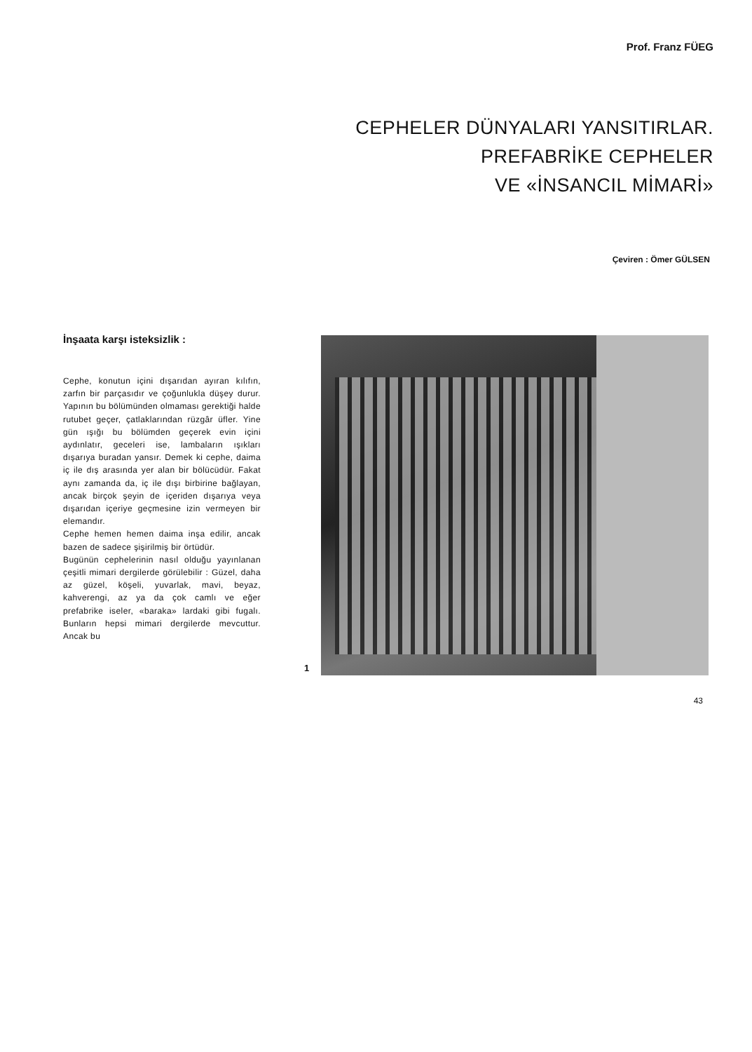Prof. Franz FÜEG
CEPHELER DÜNYALARI YANSITIRLAR.
PREFABRİKE CEPHELER
VE «İNSANCIL MİMARİ»
Çeviren : Ömer GÜLSEN
İnşaata karşı isteksizlik :
Cephe, konutun içini dışarıdan ayıran kılıfın, zarfın bir parçasıdır ve çoğunlukla düşey durur. Yapının bu bölümünden olmaması gerektiği halde rutubet geçer, çatlaklarından rüzgâr üfler. Yine gün ışığı bu bölümden geçerek evin içini aydınlatır, geceleri ise, lambaların ışıkları dışarıya buradan yansır. Demek ki cephe, daima iç ile dış arasında yer alan bir bölücüdür. Fakat aynı zamanda da, iç ile dışı birbirine bağlayan, ancak birçok şeyin de içeriden dışarıya veya dışarıdan içeriye geçmesine izin vermeyen bir elemandır.
Cephe hemen hemen daima inşa edilir, ancak bazen de sadece şişirilmiş bir örtüdür.
Bugünün cephelerinin nasıl olduğu yayınlanan çeşitli mimari dergilerde görülebilir : Güzel, daha az güzel, köşeli, yuvarlak, mavi, beyaz, kahverengi, az ya da çok camlı ve eğer prefabrike iseler, «baraka» lardaki gibi fugalı. Bunların hepsi mimari dergilerde mevcuttur. Ancak bu
1
43